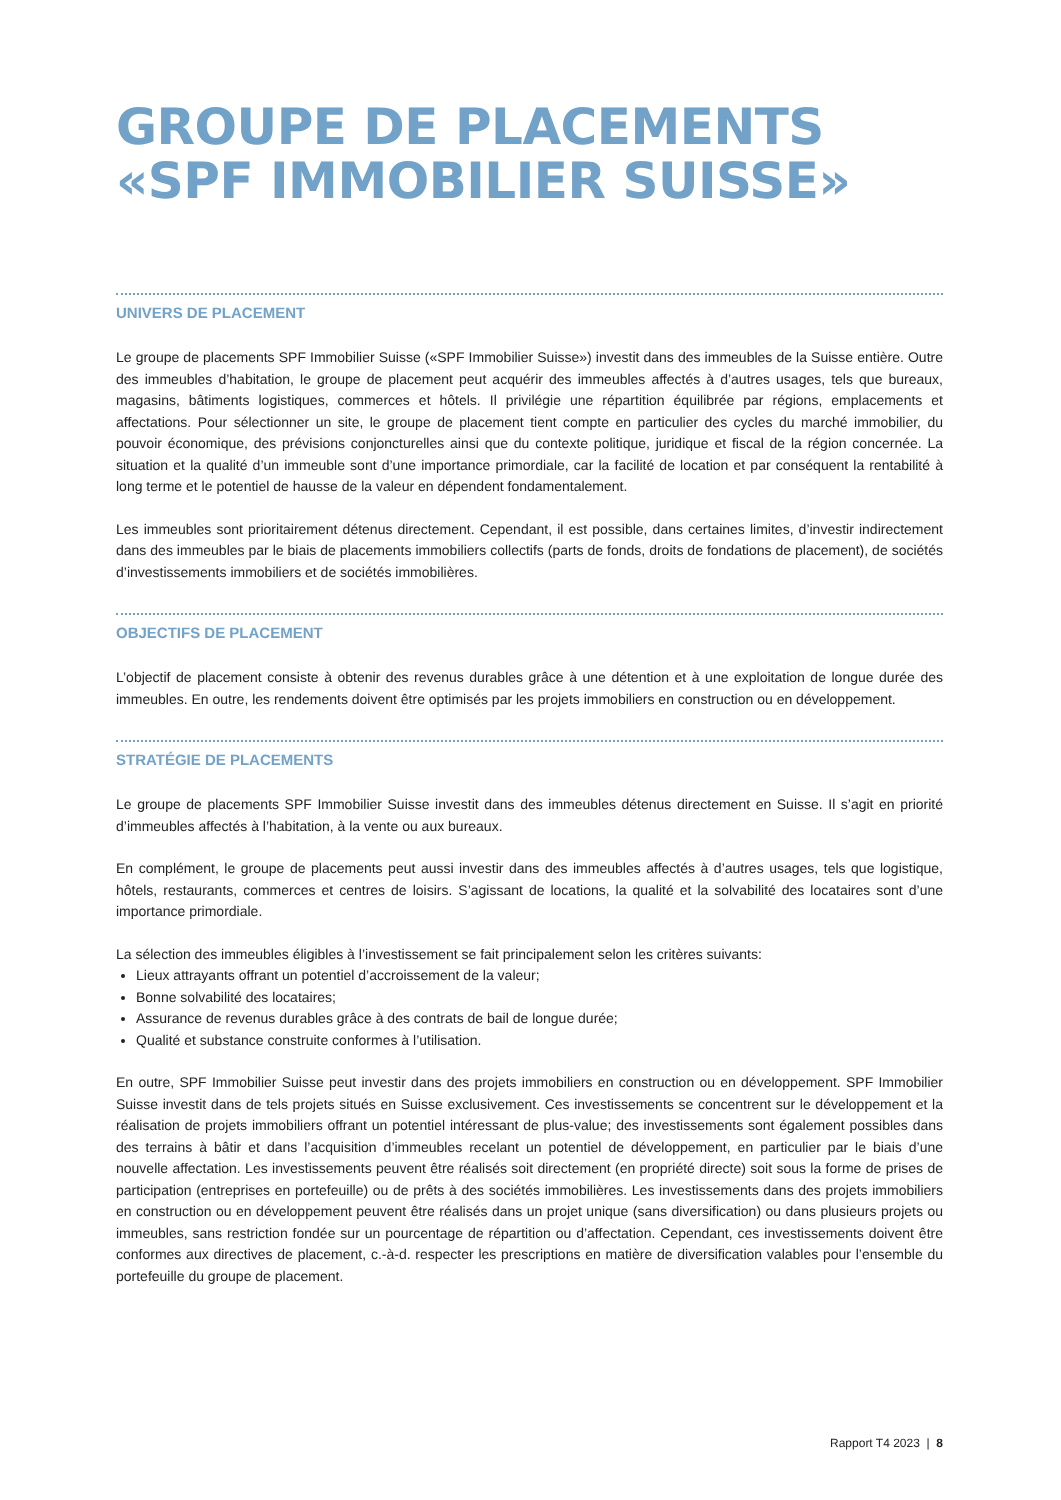GROUPE DE PLACEMENTS
«SPF IMMOBILIER SUISSE»
UNIVERS DE PLACEMENT
Le groupe de placements SPF Immobilier Suisse («SPF Immobilier Suisse») investit dans des immeubles de la Suisse entière. Outre des immeubles d’habitation, le groupe de placement peut acquérir des immeubles affectés à d’autres usages, tels que bureaux, magasins, bâtiments logistiques, commerces et hôtels. Il privilégie une répartition équilibrée par régions, emplacements et affectations. Pour sélectionner un site, le groupe de placement tient compte en particulier des cycles du marché immobilier, du pouvoir économique, des prévisions conjoncturelles ainsi que du contexte politique, juridique et fiscal de la région concernée. La situation et la qualité d’un immeuble sont d’une importance primordiale, car la facilité de location et par conséquent la rentabilité à long terme et le potentiel de hausse de la valeur en dépendent fondamentalement.
Les immeubles sont prioritairement détenus directement. Cependant, il est possible, dans certaines limites, d’investir indirectement dans des immeubles par le biais de placements immobiliers collectifs (parts de fonds, droits de fondations de placement), de sociétés d’investissements immobiliers et de sociétés immobilières.
OBJECTIFS DE PLACEMENT
L’objectif de placement consiste à obtenir des revenus durables grâce à une détention et à une exploitation de longue durée des immeubles. En outre, les rendements doivent être optimisés par les projets immobiliers en construction ou en développement.
STRATÉGIE DE PLACEMENTS
Le groupe de placements SPF Immobilier Suisse investit dans des immeubles détenus directement en Suisse. Il s’agit en priorité d’immeubles affectés à l’habitation, à la vente ou aux bureaux.
En complément, le groupe de placements peut aussi investir dans des immeubles affectés à d’autres usages, tels que logistique, hôtels, restaurants, commerces et centres de loisirs. S’agissant de locations, la qualité et la solvabilité des locataires sont d’une importance primordiale.
La sélection des immeubles éligibles à l’investissement se fait principalement selon les critères suivants:
Lieux attrayants offrant un potentiel d’accroissement de la valeur;
Bonne solvabilité des locataires;
Assurance de revenus durables grâce à des contrats de bail de longue durée;
Qualité et substance construite conformes à l’utilisation.
En outre, SPF Immobilier Suisse peut investir dans des projets immobiliers en construction ou en développement. SPF Immobilier Suisse investit dans de tels projets situés en Suisse exclusivement. Ces investissements se concentrent sur le développement et la réalisation de projets immobiliers offrant un potentiel intéressant de plus-value; des investissements sont également possibles dans des terrains à bâtir et dans l’acquisition d’immeubles recelant un potentiel de développement, en particulier par le biais d’une nouvelle affectation. Les investissements peuvent être réalisés soit directement (en propriété directe) soit sous la forme de prises de participation (entreprises en portefeuille) ou de prêts à des sociétés immobilières. Les investissements dans des projets immobiliers en construction ou en développement peuvent être réalisés dans un projet unique (sans diversification) ou dans plusieurs projets ou immeubles, sans restriction fondée sur un pourcentage de répartition ou d’affectation. Cependant, ces investissements doivent être conformes aux directives de placement, c.-à-d. respecter les prescriptions en matière de diversification valables pour l’ensemble du portefeuille du groupe de placement.
Rapport T4 2023 | 8